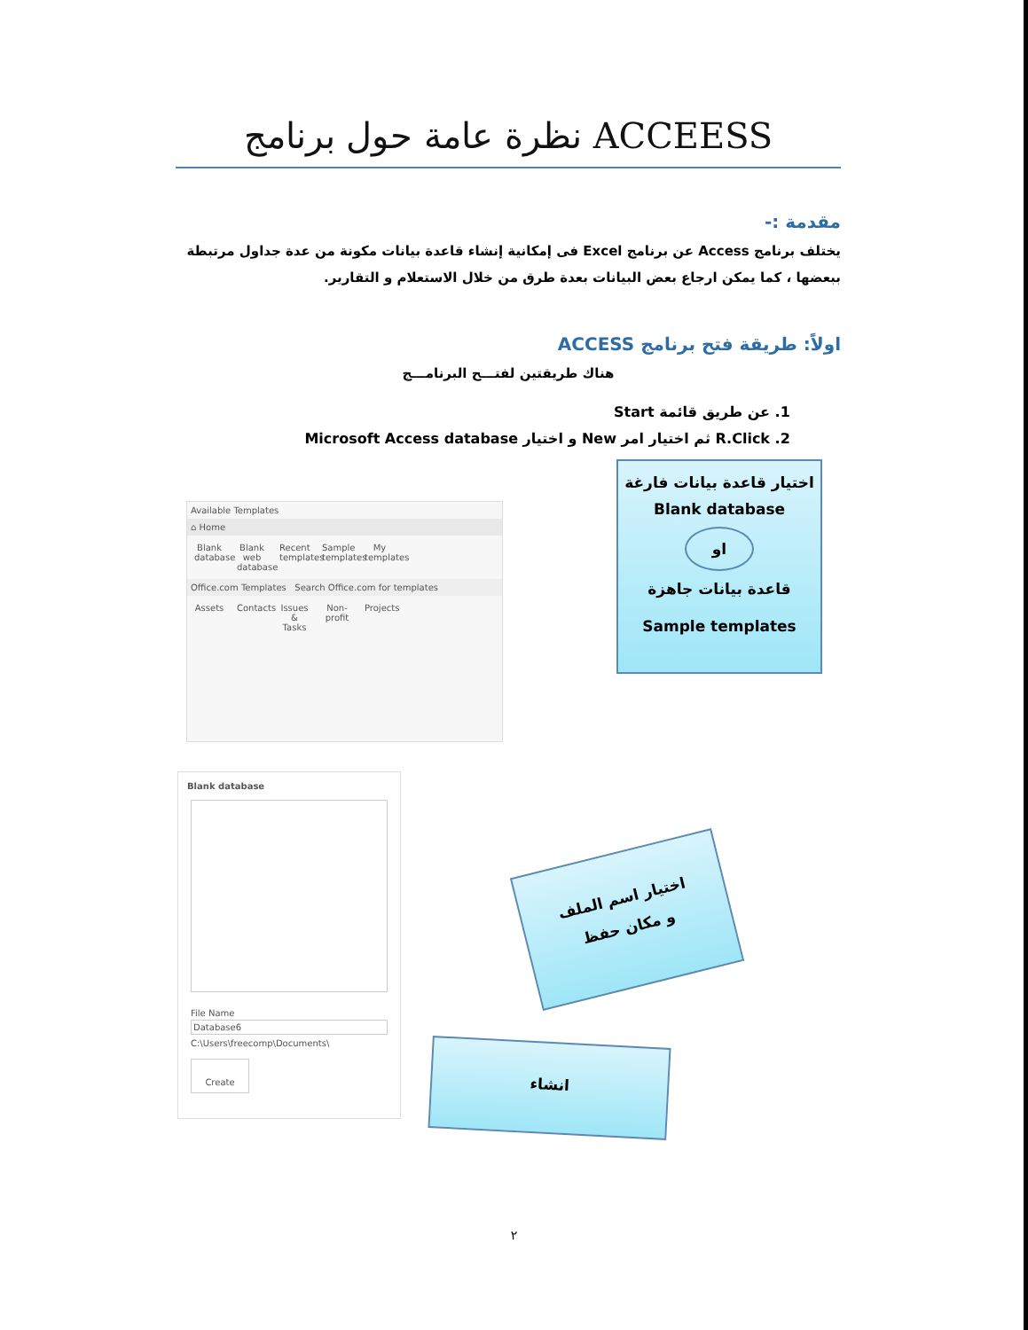نظرة عامة حول برنامج ACCEESS
مقدمة :-
يختلف برنامج Access عن برنامج Excel فى إمكانية إنشاء قاعدة بيانات مكونة من عدة جداول مرتبطة ببعضها ، كما يمكن ارجاع بعض البيانات بعدة طرق من خلال الاستعلام و التقارير.
اولاً: طريقة فتح برنامج ACCESS
هناك طريقتين لفتـــح البرنامـــج
1. عن طريق قائمة Start
2. R.Click ثم اختيار امر New و اختيار Microsoft Access database
Available Templates
⌂ Home
Blank database Blank web database Recent templates Sample templates My templates
Office.com Templates Search Office.com for templates
Assets Contacts Issues & Tasks Non-profit Projects
اختيار قاعدة بيانات فارغة
Blank database
او
قاعدة بيانات جاهزة
Sample templates
Blank database
File Name
Database6
C:\Users\freecomp\Documents\
Create
اختيار اسم الملف
و مكان حفظ
انشاء
٢